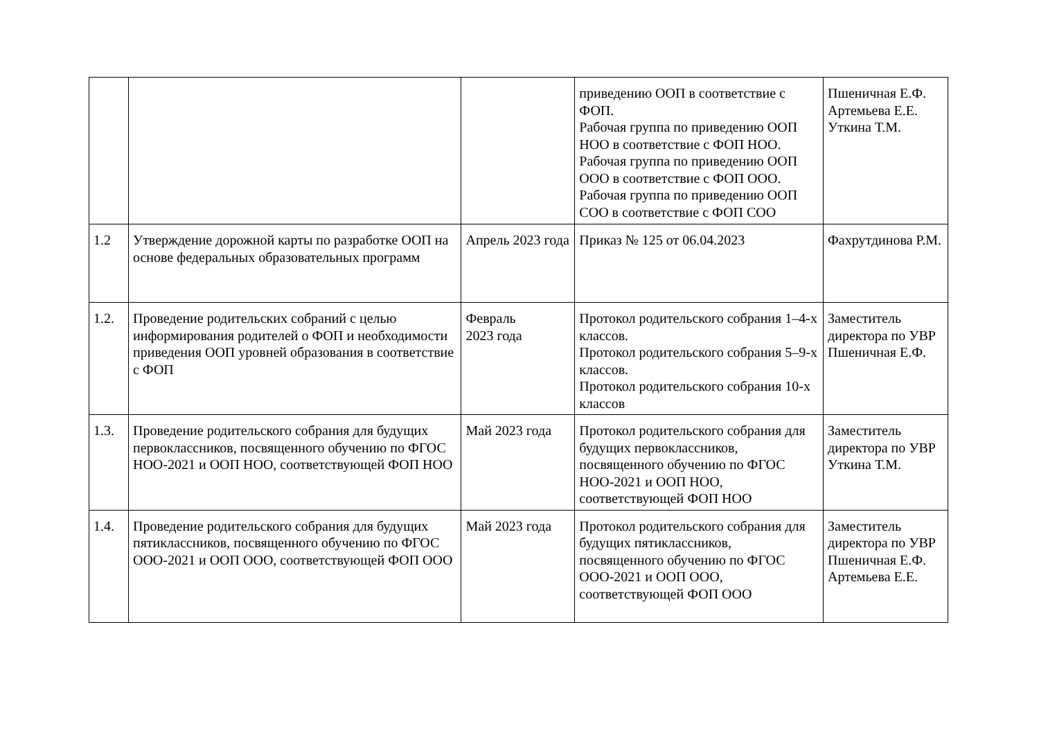| | | | приведению ООП в соответствие с ФОП. Рабочая группа по приведению ООП НОО в соответствие с ФОП НОО. Рабочая группа по приведению ООП ООО в соответствие с ФОП ООО. Рабочая группа по приведению ООП СОО в соответствие с ФОП СОО | Пшеничная Е.Ф. Артемьева Е.Е. Уткина Т.М. |
| 1.2 | Утверждение дорожной карты по разработке ООП на основе федеральных образовательных программ | Апрель 2023 года | Приказ № 125 от 06.04.2023 | Фахрутдинова Р.М. |
| 1.2. | Проведение родительских собраний с целью информирования родителей о ФОП и необходимости приведения ООП уровней образования в соответствие с ФОП | Февраль 2023 года | Протокол родительского собрания 1–4-х классов. Протокол родительского собрания 5–9-х классов. Протокол родительского собрания 10-х классов | Заместитель директора по УВР Пшеничная Е.Ф. |
| 1.3. | Проведение родительского собрания для будущих первоклассников, посвященного обучению по ФГОС НОО-2021 и ООП НОО, соответствующей ФОП НОО | Май 2023 года | Протокол родительского собрания для будущих первоклассников, посвященного обучению по ФГОС НОО-2021 и ООП НОО, соответствующей ФОП НОО | Заместитель директора по УВР Уткина Т.М. |
| 1.4. | Проведение родительского собрания для будущих пятиклассников, посвященного обучению по ФГОС ООО-2021 и ООП ООО, соответствующей ФОП ООО | Май 2023 года | Протокол родительского собрания для будущих пятиклассников, посвященного обучению по ФГОС ООО-2021 и ООП ООО, соответствующей ФОП ООО | Заместитель директора по УВР Пшеничная Е.Ф. Артемьева Е.Е. |